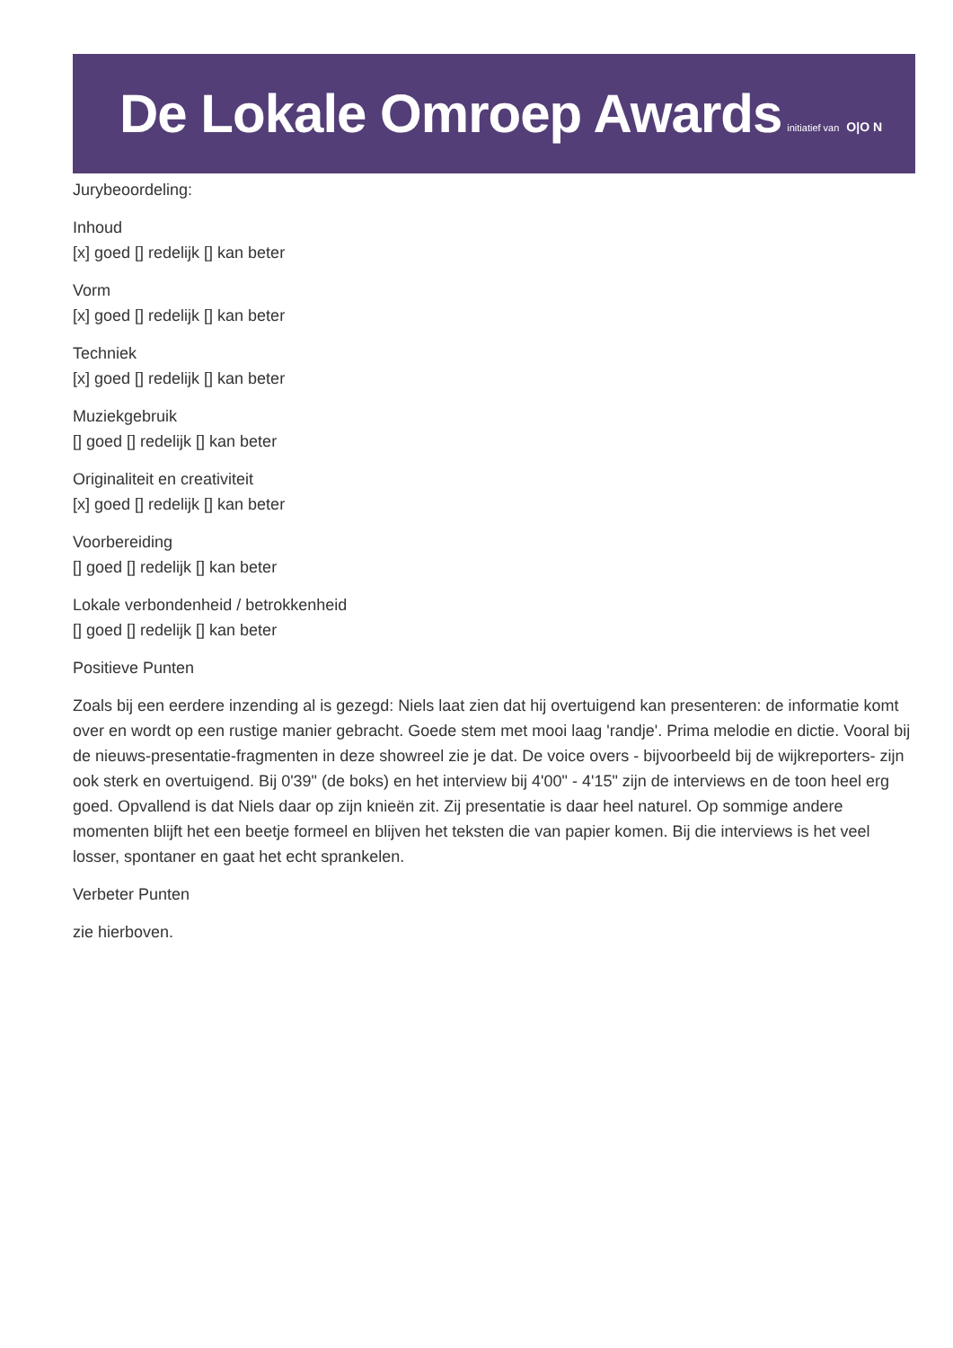De Lokale Omroep Awards initiatief van O|O N
Jurybeoordeling:
Inhoud
[x] goed [] redelijk [] kan beter
Vorm
[x] goed [] redelijk [] kan beter
Techniek
[x] goed [] redelijk [] kan beter
Muziekgebruik
[] goed [] redelijk [] kan beter
Originaliteit en creativiteit
[x] goed [] redelijk [] kan beter
Voorbereiding
[] goed [] redelijk [] kan beter
Lokale verbondenheid / betrokkenheid
[] goed [] redelijk [] kan beter
Positieve Punten
Zoals bij een eerdere inzending al is gezegd: Niels laat zien dat hij overtuigend kan presenteren: de informatie komt over en wordt op een rustige manier gebracht. Goede stem met mooi laag 'randje'. Prima melodie en dictie. Vooral bij de nieuws-presentatie-fragmenten in deze showreel zie je dat. De voice overs - bijvoorbeeld bij de wijkreporters- zijn ook sterk en overtuigend. Bij 0'39" (de boks) en het interview bij 4'00" - 4'15" zijn de interviews en de toon heel erg goed. Opvallend is dat Niels daar op zijn knieën zit. Zij presentatie is daar heel naturel. Op sommige andere momenten blijft het een beetje formeel en blijven het teksten die van papier komen. Bij die interviews is het veel losser, spontaner en gaat het echt sprankelen.
Verbeter Punten
zie hierboven.